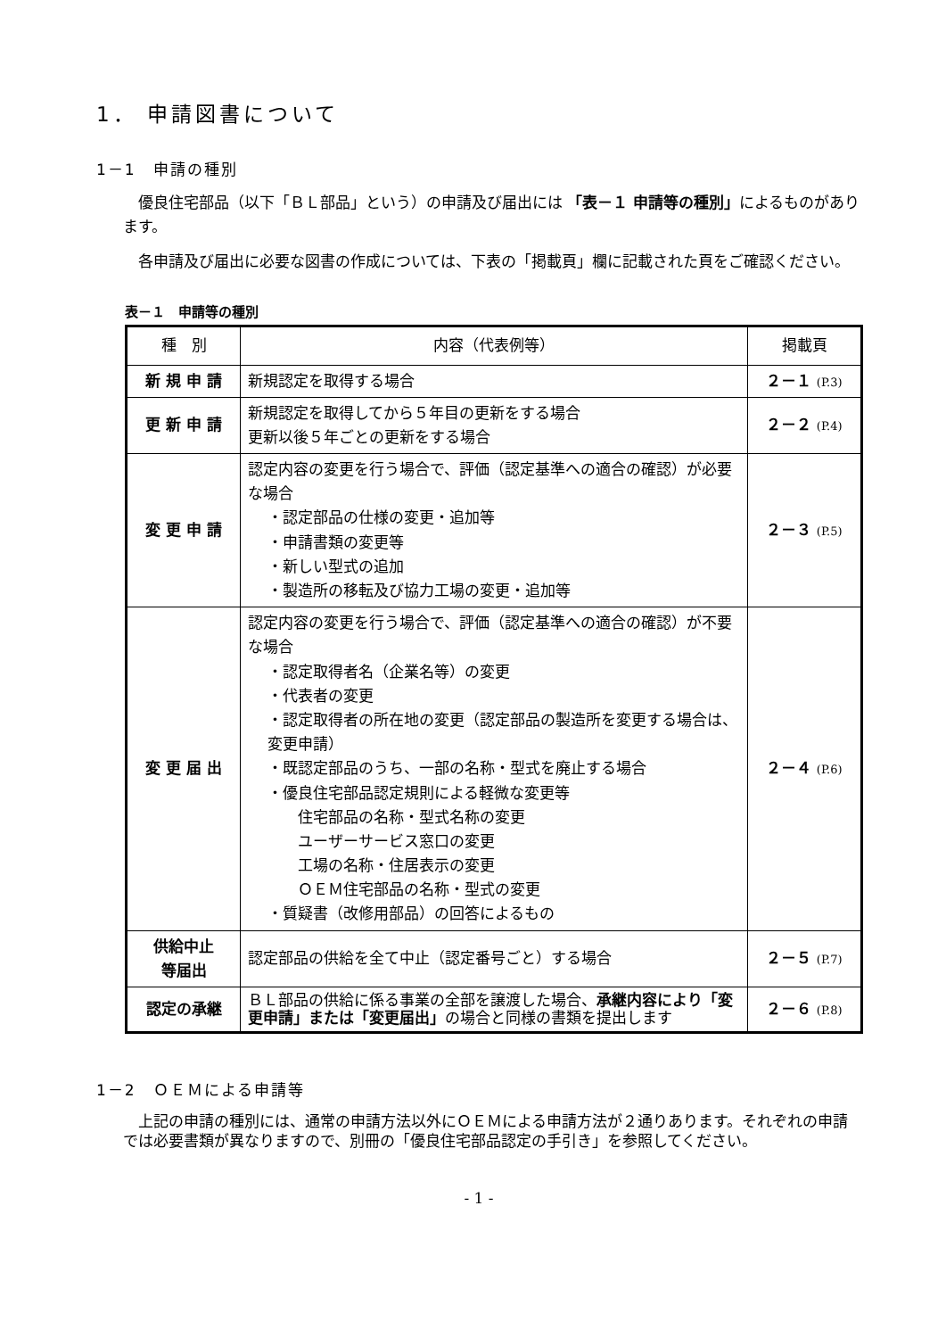1． 申請図書について
1－1　申請の種別
優良住宅部品（以下「ＢＬ部品」という）の申請及び届出には 「表－１ 申請等の種別」によるものがあります。
各申請及び届出に必要な図書の作成については、下表の「掲載頁」欄に記載された頁をご確認ください。
表－１　申請等の種別
| 種 別 | 内容（代表例等） | 掲載頁 |
| --- | --- | --- |
| 新 規 申 請 | 新規認定を取得する場合 | ２－１ (P.3) |
| 更 新 申 請 | 新規認定を取得してから５年目の更新をする場合 更新以後５年ごとの更新をする場合 | ２－２ (P.4) |
| 変 更 申 請 | 認定内容の変更を行う場合で、評価（認定基準への適合の確認）が必要な場合 ・認定部品の仕様の変更・追加等 ・申請書類の変更等 ・新しい型式の追加 ・製造所の移転及び協力工場の変更・追加等 | ２－３ (P.5) |
| 変 更 届 出 | 認定内容の変更を行う場合で、評価（認定基準への適合の確認）が不要な場合 ・認定取得者名（企業名等）の変更 ・代表者の変更 ・認定取得者の所在地の変更（認定部品の製造所を変更する場合は、変更申請） ・既認定部品のうち、一部の名称・型式を廃止する場合 ・優良住宅部品認定規則による軽微な変更等 住宅部品の名称・型式名称の変更 ユーザーサービス窓口の変更 工場の名称・住居表示の変更 ＯＥＭ住宅部品の名称・型式の変更 ・質疑書（改修用部品）の回答によるもの | ２－４ (P.6) |
| 供給中止 等届出 | 認定部品の供給を全て中止（認定番号ごと）する場合 | ２－５ (P.7) |
| 認定の承継 | ＢＬ部品の供給に係る事業の全部を譲渡した場合、 承継内容により「変更申請」または「変更届出」 の場合と同様の書類を提出します | ２－６ (P.8) |
1－2　ＯＥＭによる申請等
上記の申請の種別には、通常の申請方法以外にＯＥＭによる申請方法が２通りあります。それぞれの申請では必要書類が異なりますので、別冊の「優良住宅部品認定の手引き」を参照してください。
- 1 -